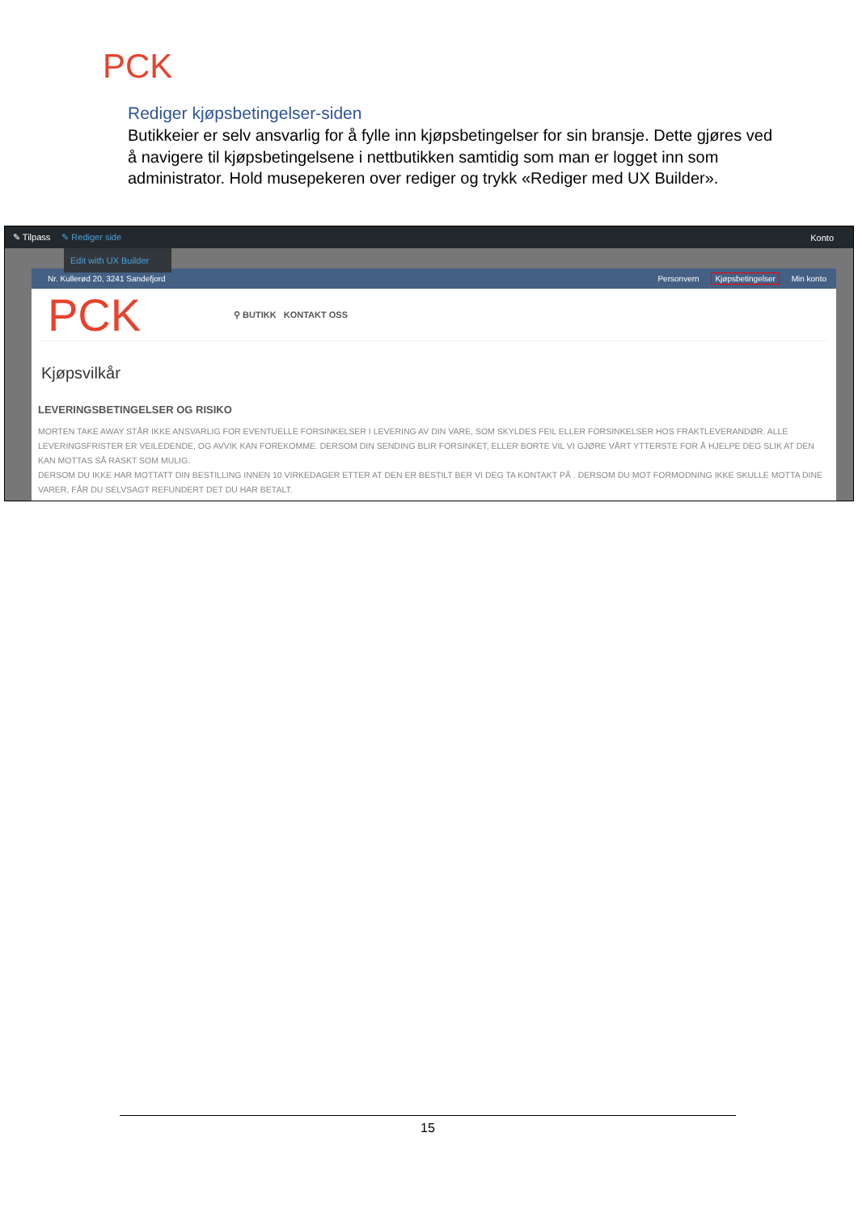PCK
Rediger kjøpsbetingelser-siden
Butikkeier er selv ansvarlig for å fylle inn kjøpsbetingelser for sin bransje. Dette gjøres ved å navigere til kjøpsbetingelsene i nettbutikken samtidig som man er logget inn som administrator. Hold musepekeren over rediger og trykk «Rediger med UX Builder».
✎ Tilpass ✎ Rediger side Konto
Nr. Kullerød 20, 3241 Sandefjord Personvern Kjøpsbetingelser Min konto
PCK ⚲ BUTIKK KONTAKT OSS
Kjøpsvilkår
LEVERINGSBETINGELSER OG RISIKO
MORTEN TAKE AWAY STÅR IKKE ANSVARLIG FOR EVENTUELLE FORSINKELSER I LEVERING AV DIN VARE, SOM SKYLDES FEIL ELLER FORSINKELSER HOS FRAKTLEVERANDØR. ALLE LEVERINGSFRISTER ER VEILEDENDE, OG AVVIK KAN FOREKOMME. DERSOM DIN SENDING BLIR FORSINKET, ELLER BORTE VIL VI GJØRE VÅRT YTTERSTE FOR Å HJELPE DEG SLIK AT DEN KAN MOTTAS SÅ RASKT SOM MULIG.
DERSOM DU IKKE HAR MOTTATT DIN BESTILLING INNEN 10 VIRKEDAGER ETTER AT DEN ER BESTILT BER VI DEG TA KONTAKT PÅ . DERSOM DU MOT FORMODNING IKKE SKULLE MOTTA DINE VARER, FÅR DU SELVSAGT REFUNDERT DET DU HAR BETALT.
Edit with UX Builder
15